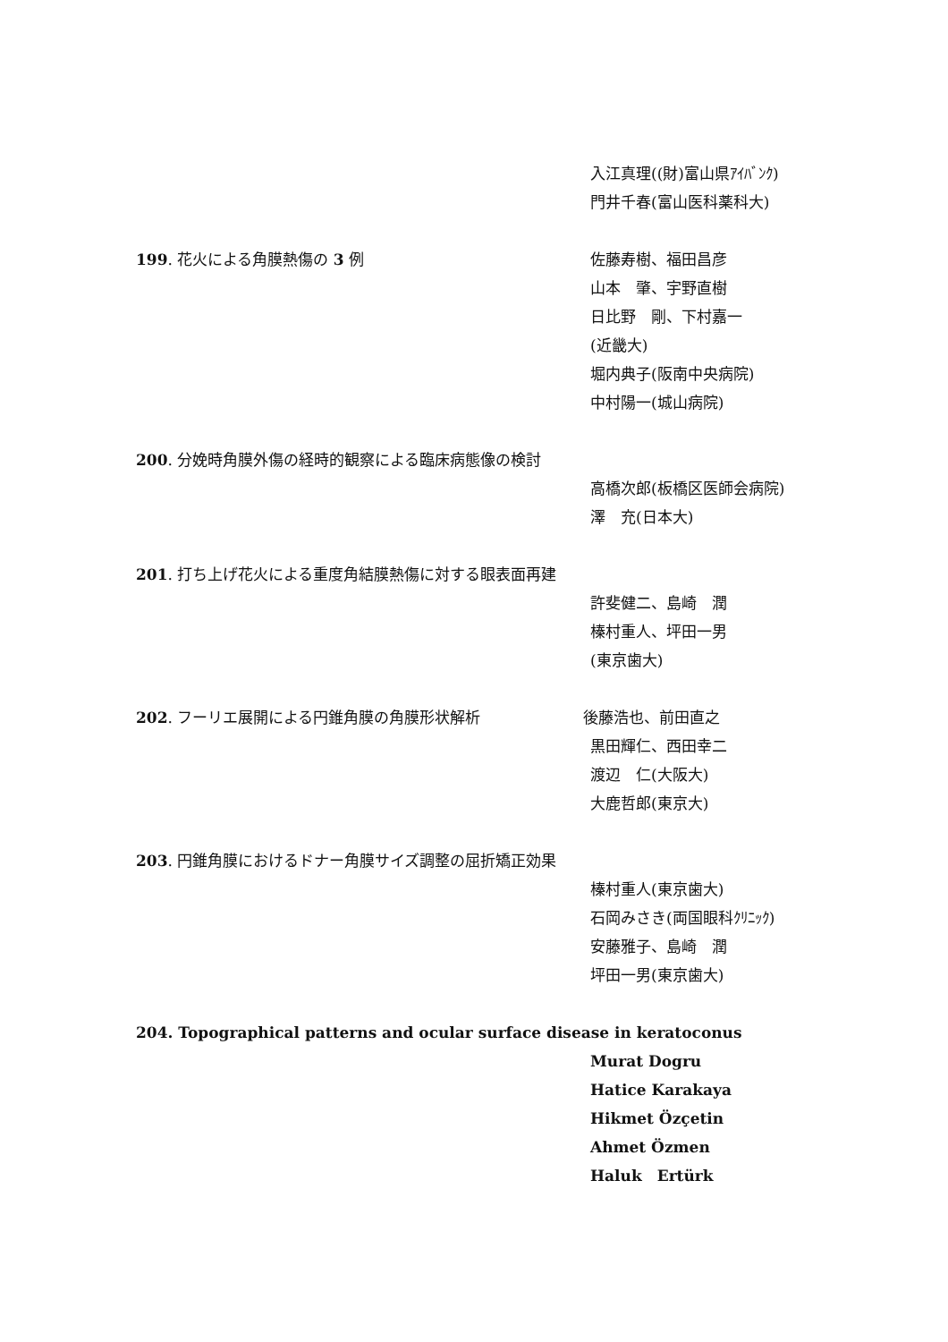入江真理((財)富山県ｱｲﾊﾞﾝｸ)
門井千春(富山医科薬科大)
199. 花火による角膜熱傷の 3 例 佐藤寿樹、福田昌彦
山本　肇、宇野直樹
日比野　剛、下村嘉一
(近畿大)
堀内典子(阪南中央病院)
中村陽一(城山病院)
200. 分娩時角膜外傷の経時的観察による臨床病態像の検討
高橋次郎(板橋区医師会病院)
澤　充(日本大)
201. 打ち上げ花火による重度角結膜熱傷に対する眼表面再建
許斐健二、島崎　潤
榛村重人、坪田一男
(東京歯大)
202. フーリエ展開による円錐角膜の角膜形状解析 後藤浩也、前田直之
黒田輝仁、西田幸二
渡辺　仁(大阪大)
大鹿哲郎(東京大)
203. 円錐角膜におけるドナー角膜サイズ調整の屈折矯正効果
榛村重人(東京歯大)
石岡みさき(両国眼科ｸﾘﾆｯｸ)
安藤雅子、島崎　潤
坪田一男(東京歯大)
204. Topographical patterns and ocular surface disease in keratoconus
Murat Dogru
Hatice Karakaya
Hikmet Özçetin
Ahmet Özmen
Haluk　Ertürk